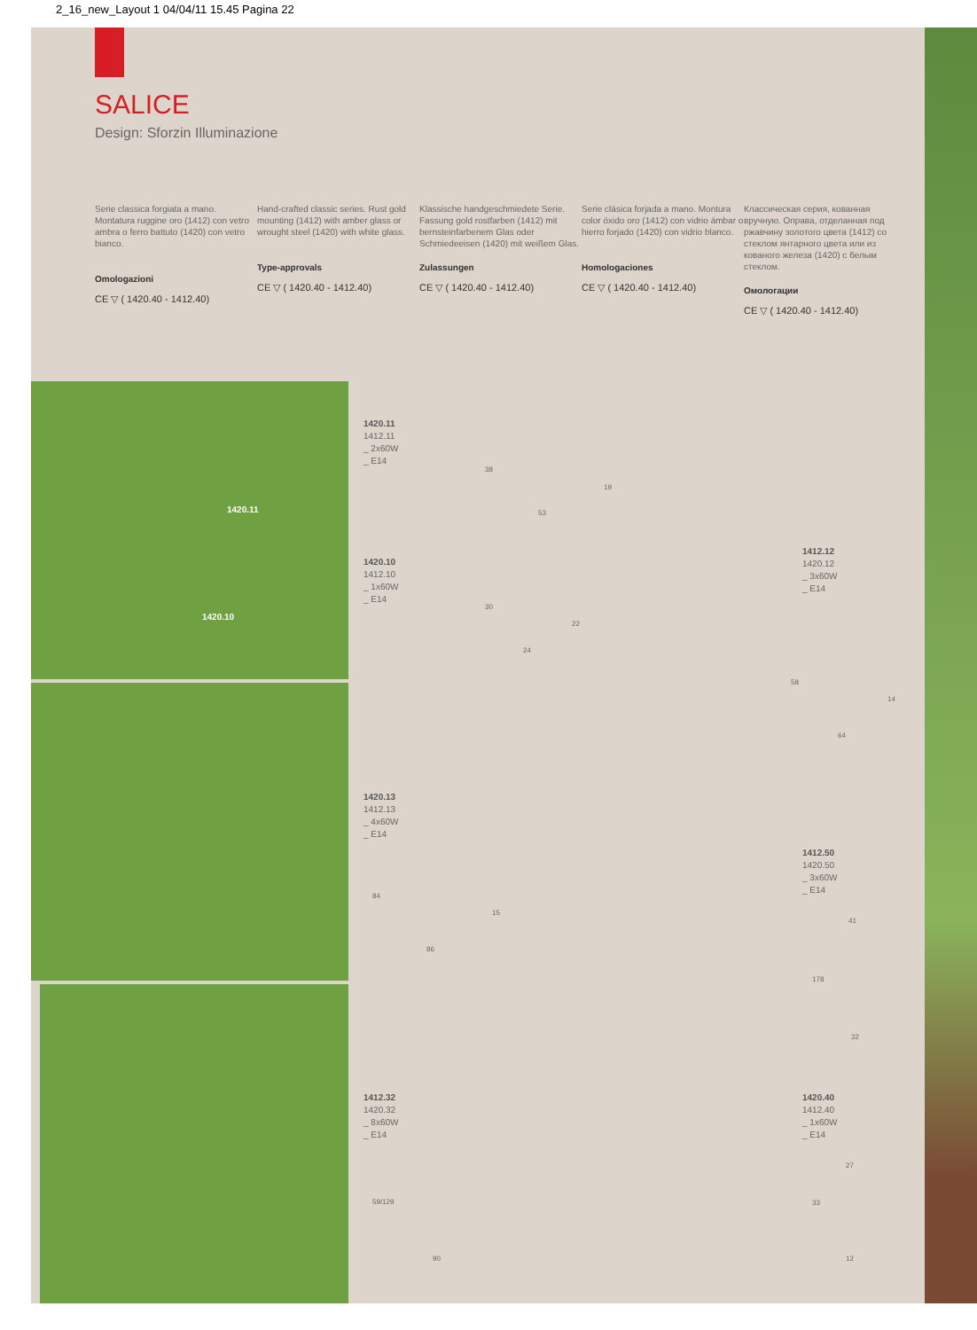2_16_new_Layout 1 04/04/11 15.45 Pagina 22
SALICE
Design: Sforzin Illuminazione
Serie classica forgiata a mano. Montatura ruggine oro (1412) con vetro ambra o ferro battuto (1420) con vetro bianco.
Omologazioni
CE ▽ ( 1420.40 - 1412.40)
Hand-crafted classic series. Rust gold mounting (1412) with amber glass or wrought steel (1420) with white glass.
Type-approvals
CE ▽ ( 1420.40 - 1412.40)
Klassische handgeschmiedete Serie. Fassung gold rostfarben (1412) mit bernsteinfarbenem Glas oder Schmiedeeisen (1420) mit weißem Glas.
Zulassungen
CE ▽ ( 1420.40 - 1412.40)
Serie clásica forjada a mano. Montura color óxido oro (1412) con vidrio ámbar o hierro forjado (1420) con vidrio blanco.
Homologaciones
CE ▽ ( 1420.40 - 1412.40)
Классическая серия, кованная вручную. Оправа, отделанная под ржавчину золотого цвета (1412) со стеклом янтарного цвета или из кованого железа (1420) с белым стеклом.
Омологации
CE ▽ ( 1420.40 - 1412.40)
1420.11
1420.10
1420.11
1412.11
_ 2x60W
_ E14
38
19
53
1420.10
1412.10
_ 1x60W
_ E14
30
22
24
1420.13
1412.13
_ 4x60W
_ E14
84
15
86
1412.32
1420.32
_ 8x60W
_ E14
59/129
90
1412.12
1420.12
_ 3x60W
_ E14
58
14
64
1412.50
1420.50
_ 3x60W
_ E14
41
178
32
1420.40
1412.40
_ 1x60W
_ E14
27
33
12